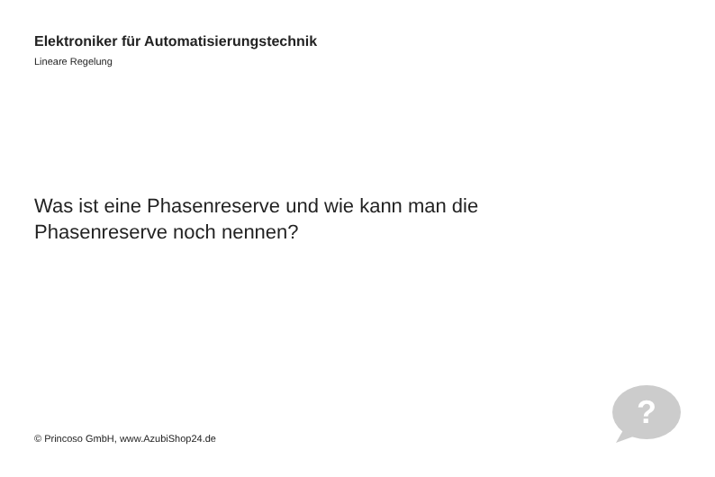Elektroniker für Automatisierungstechnik
Lineare Regelung
Was ist eine Phasenreserve und wie kann man die Phasenreserve noch nennen?
© Princoso GmbH, www.AzubiShop24.de
?